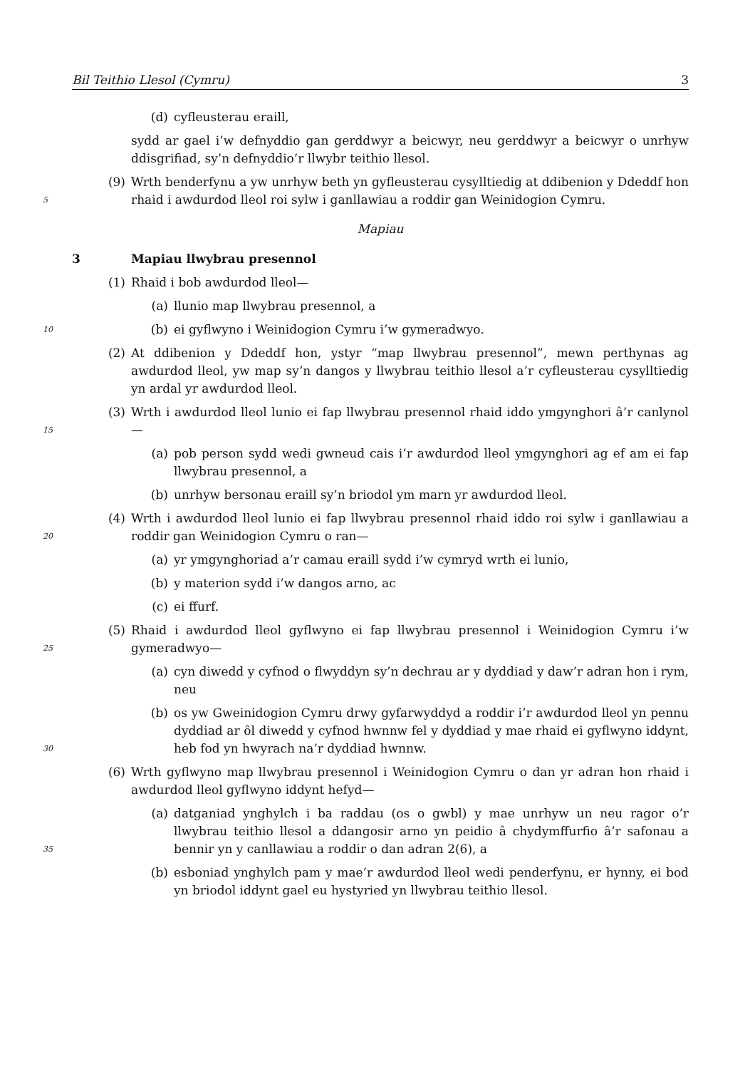Bil Teithio Llesol (Cymru) 3
(d) cyfleusterau eraill,
sydd ar gael i’w defnyddio gan gerddwyr a beicwyr, neu gerddwyr a beicwyr o unrhyw ddisgrifiad, sy’n defnyddio’r llwybr teithio llesol.
5
(9) Wrth benderfynu a yw unrhyw beth yn gyfleusterau cysylltiedig at ddibenion y Ddeddf hon rhaid i awdurdod lleol roi sylw i ganllawiau a roddir gan Weinidogion Cymru.
Mapiau
3 Mapiau llwybrau presennol
(1) Rhaid i bob awdurdod lleol—
(a) llunio map llwybrau presennol, a
10
(b) ei gyflwyno i Weinidogion Cymru i’w gymeradwyo.
(2) At ddibenion y Ddeddf hon, ystyr “map llwybrau presennol”, mewn perthynas ag awdurdod lleol, yw map sy’n dangos y llwybrau teithio llesol a’r cyfleusterau cysylltiedig yn ardal yr awdurdod lleol.
15
(3) Wrth i awdurdod lleol lunio ei fap llwybrau presennol rhaid iddo ymgynghori â’r canlynol—
(a) pob person sydd wedi gwneud cais i’r awdurdod lleol ymgynghori ag ef am ei fap llwybrau presennol, a
(b) unrhyw bersonau eraill sy’n briodol ym marn yr awdurdod lleol.
20
(4) Wrth i awdurdod lleol lunio ei fap llwybrau presennol rhaid iddo roi sylw i ganllawiau a roddir gan Weinidogion Cymru o ran—
(a) yr ymgynghoriad a’r camau eraill sydd i’w cymryd wrth ei lunio,
(b) y materion sydd i’w dangos arno, ac
(c) ei ffurf.
25
(5) Rhaid i awdurdod lleol gyflwyno ei fap llwybrau presennol i Weinidogion Cymru i’w gymeradwyo—
(a) cyn diwedd y cyfnod o flwyddyn sy’n dechrau ar y dyddiad y daw’r adran hon i rym, neu
30
(b) os yw Gweinidogion Cymru drwy gyfarwyddyd a roddir i’r awdurdod lleol yn pennu dyddiad ar ôl diwedd y cyfnod hwnnw fel y dyddiad y mae rhaid ei gyflwyno iddynt, heb fod yn hwyrach na’r dyddiad hwnnw.
(6) Wrth gyflwyno map llwybrau presennol i Weinidogion Cymru o dan yr adran hon rhaid i awdurdod lleol gyflwyno iddynt hefyd—
35
(a) datganiad ynghylch i ba raddau (os o gwbl) y mae unrhyw un neu ragor o’r llwybrau teithio llesol a ddangosir arno yn peidio â chydymffurfio â’r safonau a bennir yn y canllawiau a roddir o dan adran 2(6), a
(b) esboniad ynghylch pam y mae’r awdurdod lleol wedi penderfynu, er hynny, ei bod yn briodol iddynt gael eu hystyried yn llwybrau teithio llesol.